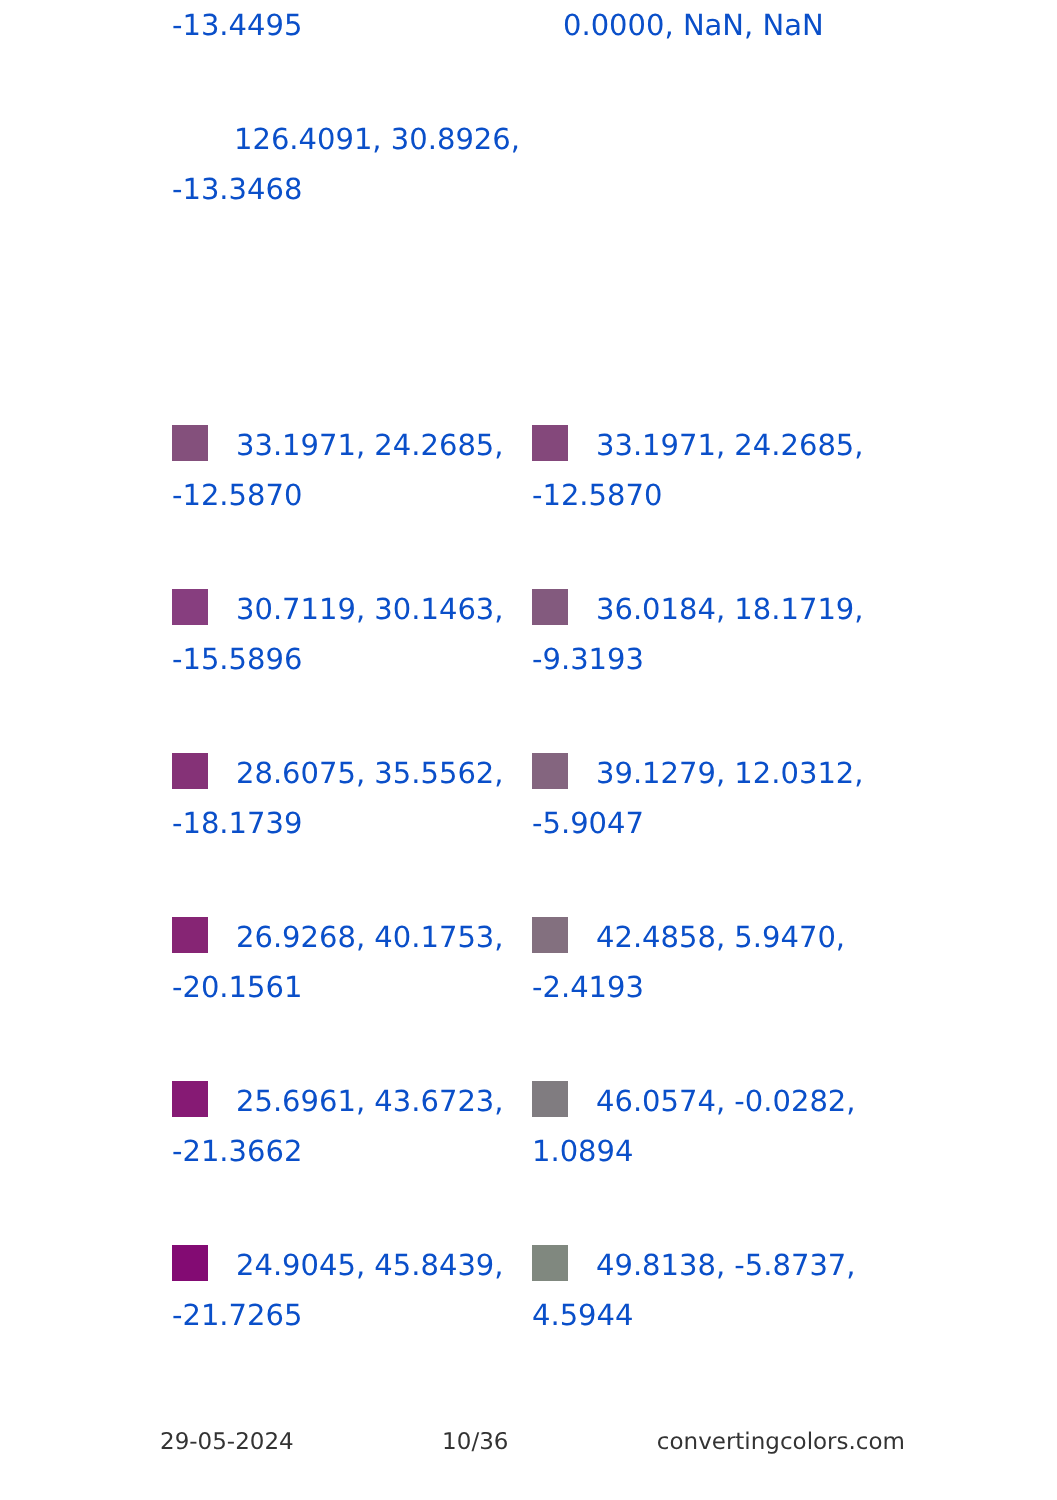-13.4495 0.0000, NaN, NaN
126.4091, 30.8926,
-13.3468
33.1971, 24.2685,
-12.5870
33.1971, 24.2685,
-12.5870
30.7119, 30.1463,
-15.5896
36.0184, 18.1719,
-9.3193
28.6075, 35.5562,
-18.1739
39.1279, 12.0312,
-5.9047
26.9268, 40.1753,
-20.1561
42.4858, 5.9470,
-2.4193
25.6961, 43.6723,
-21.3662
46.0574, -0.0282,
1.0894
24.9045, 45.8439,
-21.7265
49.8138, -5.8737,
4.5944
29-05-2024 10/36 convertingcolors.com